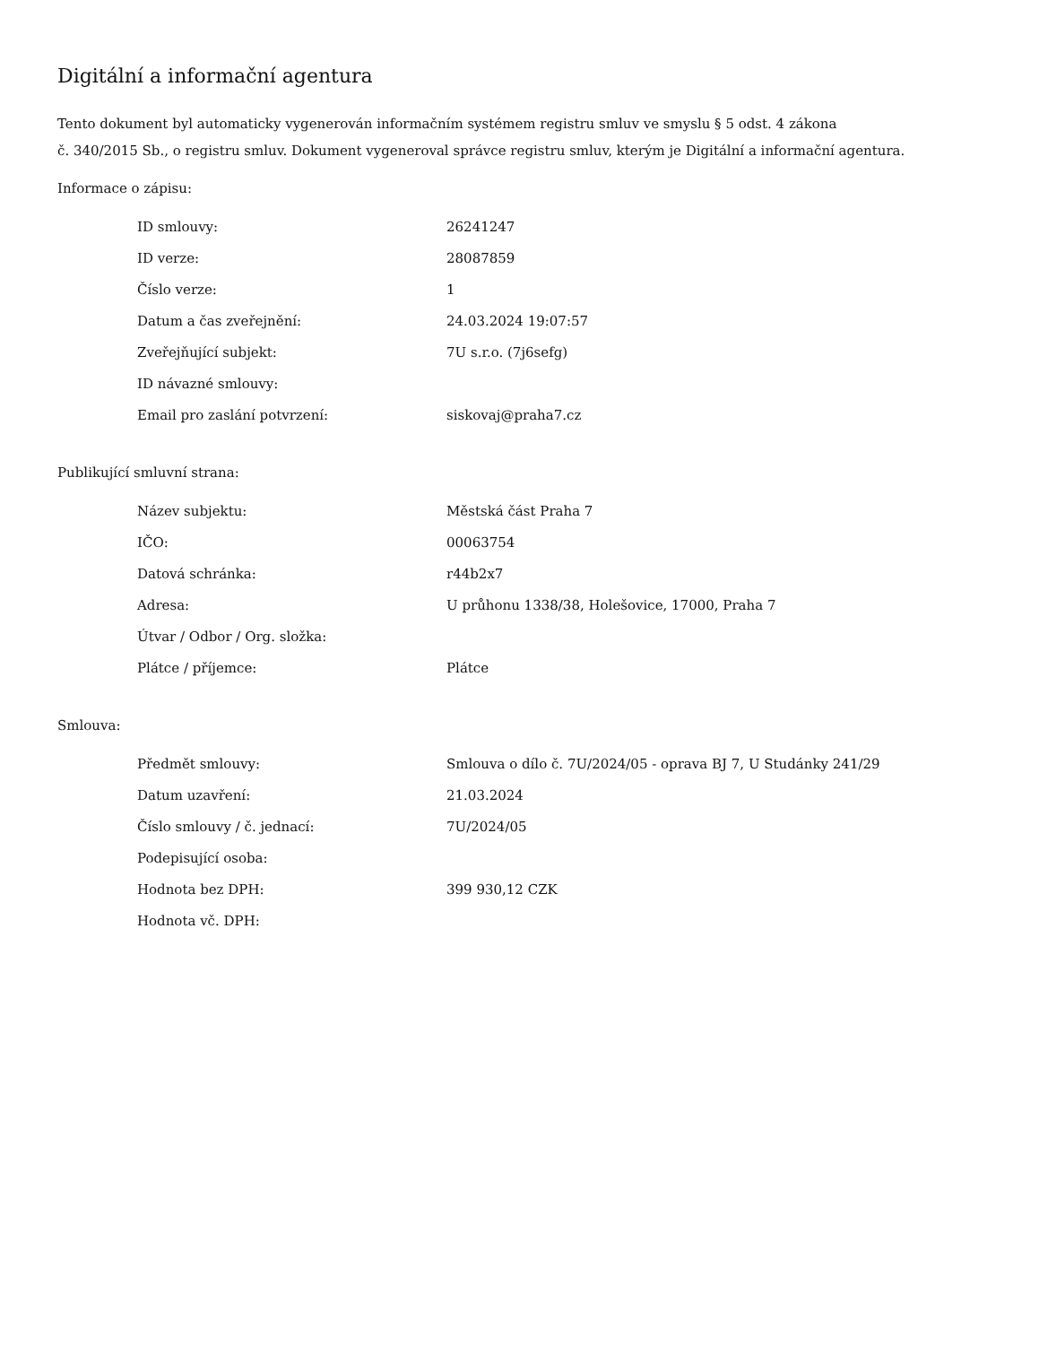Digitální a informační agentura
Tento dokument byl automaticky vygenerován informačním systémem registru smluv ve smyslu § 5 odst. 4 zákona
č. 340/2015 Sb., o registru smluv. Dokument vygeneroval správce registru smluv, kterým je Digitální a informační agentura.
Informace o zápisu:
| ID smlouvy: | 26241247 |
| ID verze: | 28087859 |
| Číslo verze: | 1 |
| Datum a čas zveřejnění: | 24.03.2024 19:07:57 |
| Zveřejňující subjekt: | 7U s.r.o. (7j6sefg) |
| ID návazné smlouvy: | |
| Email pro zaslání potvrzení: | siskovaj@praha7.cz |
Publikující smluvní strana:
| Název subjektu: | Městská část Praha 7 |
| IČO: | 00063754 |
| Datová schránka: | r44b2x7 |
| Adresa: | U průhonu 1338/38, Holešovice, 17000, Praha 7 |
| Útvar / Odbor / Org. složka: | |
| Plátce / příjemce: | Plátce |
Smlouva:
| Předmět smlouvy: | Smlouva o dílo č. 7U/2024/05 - oprava BJ 7, U Studánky 241/29 |
| Datum uzavření: | 21.03.2024 |
| Číslo smlouvy / č. jednací: | 7U/2024/05 |
| Podepisující osoba: | |
| Hodnota bez DPH: | 399 930,12 CZK |
| Hodnota vč. DPH: | |